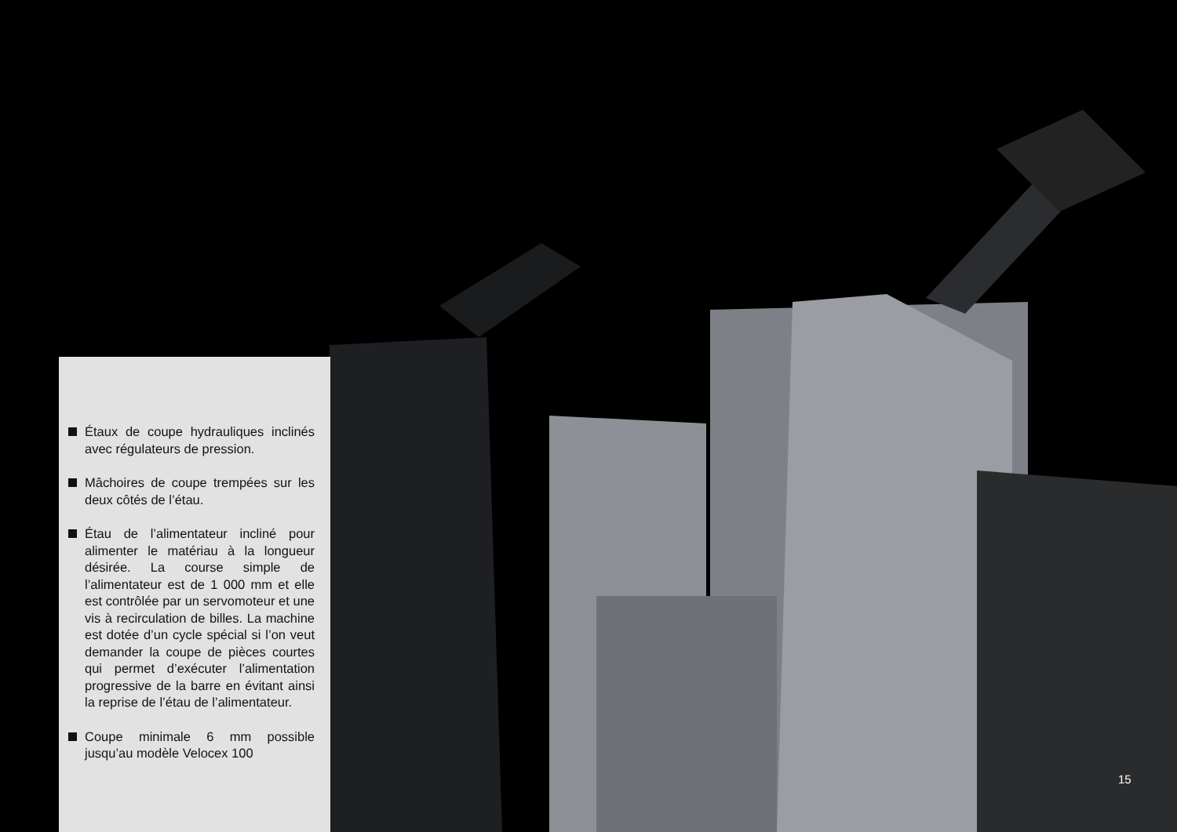Étaux de coupe hydrauliques inclinés avec régulateurs de pression.
Mâchoires de coupe trempées sur les deux côtés de l’étau.
Étau de l’alimentateur incliné pour alimenter le matériau à la longueur désirée. La course simple de l’alimentateur est de 1 000 mm et elle est contrôlée par un servomoteur et une vis à recirculation de billes. La machine est dotée d’un cycle spécial si l’on veut demander la coupe de pièces courtes qui permet d’exécuter l’alimentation progressive de la barre en évitant ainsi la reprise de l’étau de l’alimentateur.
Coupe minimale 6 mm possible jusqu’au modèle Velocex 100
15